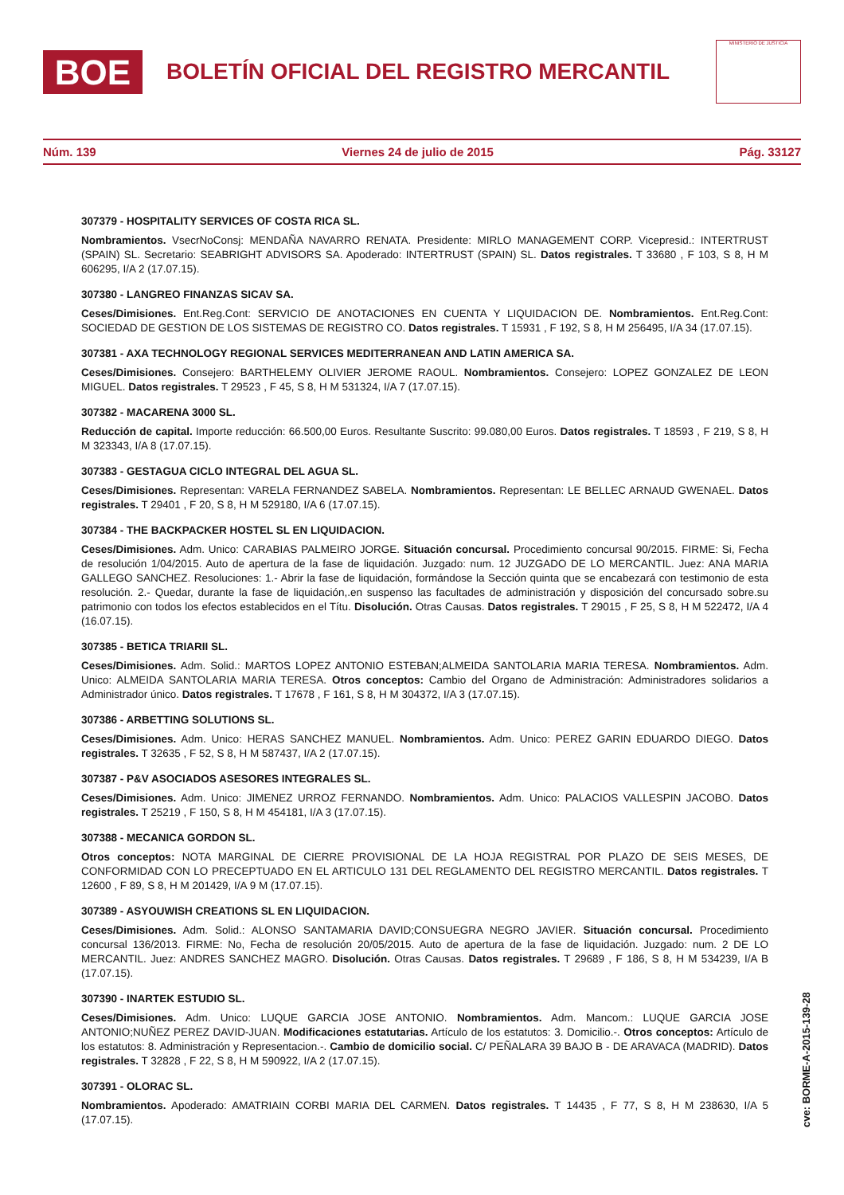BOE
BOLETÍN OFICIAL DEL REGISTRO MERCANTIL
MINISTERIO DE JUSTICIA
Núm. 139 Viernes 24 de julio de 2015 Pág. 33127
307379 - HOSPITALITY SERVICES OF COSTA RICA SL.
Nombramientos. VsecrNoConsj: MENDAÑA NAVARRO RENATA. Presidente: MIRLO MANAGEMENT CORP. Vicepresid.: INTERTRUST (SPAIN) SL. Secretario: SEABRIGHT ADVISORS SA. Apoderado: INTERTRUST (SPAIN) SL. Datos registrales. T 33680 , F 103, S 8, H M 606295, I/A 2 (17.07.15).
307380 - LANGREO FINANZAS SICAV SA.
Ceses/Dimisiones. Ent.Reg.Cont: SERVICIO DE ANOTACIONES EN CUENTA Y LIQUIDACION DE. Nombramientos. Ent.Reg.Cont: SOCIEDAD DE GESTION DE LOS SISTEMAS DE REGISTRO CO. Datos registrales. T 15931 , F 192, S 8, H M 256495, I/A 34 (17.07.15).
307381 - AXA TECHNOLOGY REGIONAL SERVICES MEDITERRANEAN AND LATIN AMERICA SA.
Ceses/Dimisiones. Consejero: BARTHELEMY OLIVIER JEROME RAOUL. Nombramientos. Consejero: LOPEZ GONZALEZ DE LEON MIGUEL. Datos registrales. T 29523 , F 45, S 8, H M 531324, I/A 7 (17.07.15).
307382 - MACARENA 3000 SL.
Reducción de capital. Importe reducción: 66.500,00 Euros. Resultante Suscrito: 99.080,00 Euros. Datos registrales. T 18593 , F 219, S 8, H M 323343, I/A 8 (17.07.15).
307383 - GESTAGUA CICLO INTEGRAL DEL AGUA SL.
Ceses/Dimisiones. Representan: VARELA FERNANDEZ SABELA. Nombramientos. Representan: LE BELLEC ARNAUD GWENAEL. Datos registrales. T 29401 , F 20, S 8, H M 529180, I/A 6 (17.07.15).
307384 - THE BACKPACKER HOSTEL SL EN LIQUIDACION.
Ceses/Dimisiones. Adm. Unico: CARABIAS PALMEIRO JORGE. Situación concursal. Procedimiento concursal 90/2015. FIRME: Si, Fecha de resolución 1/04/2015. Auto de apertura de la fase de liquidación. Juzgado: num. 12 JUZGADO DE LO MERCANTIL. Juez: ANA MARIA GALLEGO SANCHEZ. Resoluciones: 1.- Abrir la fase de liquidación, formándose la Sección quinta que se encabezará con testimonio de esta resolución. 2.- Quedar, durante la fase de liquidación,.en suspenso las facultades de administración y disposición del concursado sobre.su patrimonio con todos los efectos establecidos en el Títu. Disolución. Otras Causas. Datos registrales. T 29015 , F 25, S 8, H M 522472, I/A 4 (16.07.15).
307385 - BETICA TRIARII SL.
Ceses/Dimisiones. Adm. Solid.: MARTOS LOPEZ ANTONIO ESTEBAN;ALMEIDA SANTOLARIA MARIA TERESA. Nombramientos. Adm. Unico: ALMEIDA SANTOLARIA MARIA TERESA. Otros conceptos: Cambio del Organo de Administración: Administradores solidarios a Administrador único. Datos registrales. T 17678 , F 161, S 8, H M 304372, I/A 3 (17.07.15).
307386 - ARBETTING SOLUTIONS SL.
Ceses/Dimisiones. Adm. Unico: HERAS SANCHEZ MANUEL. Nombramientos. Adm. Unico: PEREZ GARIN EDUARDO DIEGO. Datos registrales. T 32635 , F 52, S 8, H M 587437, I/A 2 (17.07.15).
307387 - P&V ASOCIADOS ASESORES INTEGRALES SL.
Ceses/Dimisiones. Adm. Unico: JIMENEZ URROZ FERNANDO. Nombramientos. Adm. Unico: PALACIOS VALLESPIN JACOBO. Datos registrales. T 25219 , F 150, S 8, H M 454181, I/A 3 (17.07.15).
307388 - MECANICA GORDON SL.
Otros conceptos: NOTA MARGINAL DE CIERRE PROVISIONAL DE LA HOJA REGISTRAL POR PLAZO DE SEIS MESES, DE CONFORMIDAD CON LO PRECEPTUADO EN EL ARTICULO 131 DEL REGLAMENTO DEL REGISTRO MERCANTIL. Datos registrales. T 12600 , F 89, S 8, H M 201429, I/A 9 M (17.07.15).
307389 - ASYOUWISH CREATIONS SL EN LIQUIDACION.
Ceses/Dimisiones. Adm. Solid.: ALONSO SANTAMARIA DAVID;CONSUEGRA NEGRO JAVIER. Situación concursal. Procedimiento concursal 136/2013. FIRME: No, Fecha de resolución 20/05/2015. Auto de apertura de la fase de liquidación. Juzgado: num. 2 DE LO MERCANTIL. Juez: ANDRES SANCHEZ MAGRO. Disolución. Otras Causas. Datos registrales. T 29689 , F 186, S 8, H M 534239, I/A B (17.07.15).
307390 - INARTEK ESTUDIO SL.
Ceses/Dimisiones. Adm. Unico: LUQUE GARCIA JOSE ANTONIO. Nombramientos. Adm. Mancom.: LUQUE GARCIA JOSE ANTONIO;NUÑEZ PEREZ DAVID-JUAN. Modificaciones estatutarias. Artículo de los estatutos: 3. Domicilio.-. Otros conceptos: Artículo de los estatutos: 8. Administración y Representacion.-. Cambio de domicilio social. C/ PEÑALARA 39 BAJO B - DE ARAVACA (MADRID). Datos registrales. T 32828 , F 22, S 8, H M 590922, I/A 2 (17.07.15).
307391 - OLORAC SL.
Nombramientos. Apoderado: AMATRIAIN CORBI MARIA DEL CARMEN. Datos registrales. T 14435 , F 77, S 8, H M 238630, I/A 5 (17.07.15).
cve: BORME-A-2015-139-28